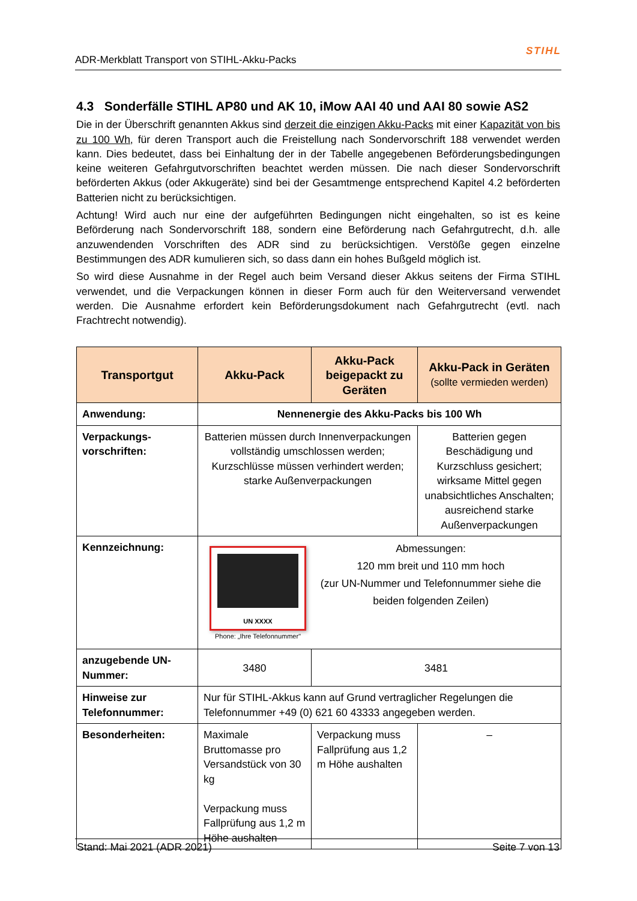ADR-Merkblatt Transport von STIHL-Akku-Packs STIHL
4.3 Sonderfälle STIHL AP80 und AK 10, iMow AAI 40 und AAI 80 sowie AS2
Die in der Überschrift genannten Akkus sind derzeit die einzigen Akku-Packs mit einer Kapazität von bis zu 100 Wh, für deren Transport auch die Freistellung nach Sondervorschrift 188 verwendet werden kann. Dies bedeutet, dass bei Einhaltung der in der Tabelle angegebenen Beförderungsbedingungen keine weiteren Gefahrgutvorschriften beachtet werden müssen. Die nach dieser Sondervorschrift beförderten Akkus (oder Akkugeräte) sind bei der Gesamtmenge entsprechend Kapitel 4.2 beförderten Batterien nicht zu berücksichtigen.
Achtung! Wird auch nur eine der aufgeführten Bedingungen nicht eingehalten, so ist es keine Beförderung nach Sondervorschrift 188, sondern eine Beförderung nach Gefahrgutrecht, d.h. alle anzuwendenden Vorschriften des ADR sind zu berücksichtigen. Verstöße gegen einzelne Bestimmungen des ADR kumulieren sich, so dass dann ein hohes Bußgeld möglich ist.
So wird diese Ausnahme in der Regel auch beim Versand dieser Akkus seitens der Firma STIHL verwendet, und die Verpackungen können in dieser Form auch für den Weiterversand verwendet werden. Die Ausnahme erfordert kein Beförderungsdokument nach Gefahrgutrecht (evtl. nach Frachtrecht notwendig).
| Transportgut | Akku-Pack | Akku-Pack beigepackt zu Geräten | Akku-Pack in Geräten (sollte vermieden werden) |
| --- | --- | --- | --- |
| Anwendung: | Nennenergie des Akku-Packs bis 100 Wh | | |
| Verpackungs- vorschriften: | Batterien müssen durch Innenverpackungen vollständig umschlossen werden; Kurzschlüsse müssen verhindert werden; starke Außenverpackungen | | Batterien gegen Beschädigung und Kurzschluss gesichert; wirksame Mittel gegen unabsichtliches Anschalten; ausreichend starke Außenverpackungen |
| Kennzeichnung: | UN XXXX Phone: „Ihre Telefonnummer" Abmessungen: 120 mm breit und 110 mm hoch (zur UN-Nummer und Telefonnummer siehe die beiden folgenden Zeilen) | | |
| anzugebende UN-Nummer: | 3480 | 3481 | |
| Hinweise zur Telefonnummer: | Nur für STIHL-Akkus kann auf Grund vertraglicher Regelungen die Telefonnummer +49 (0) 621 60 43333 angegeben werden. | | |
| Besonderheiten: | Maximale Bruttomasse pro Versandstück von 30 kg Verpackung muss Fallprüfung aus 1,2 m Höhe aushalten | Verpackung muss Fallprüfung aus 1,2 m Höhe aushalten | – |
Stand: Mai 2021 (ADR 2021) Seite 7 von 13